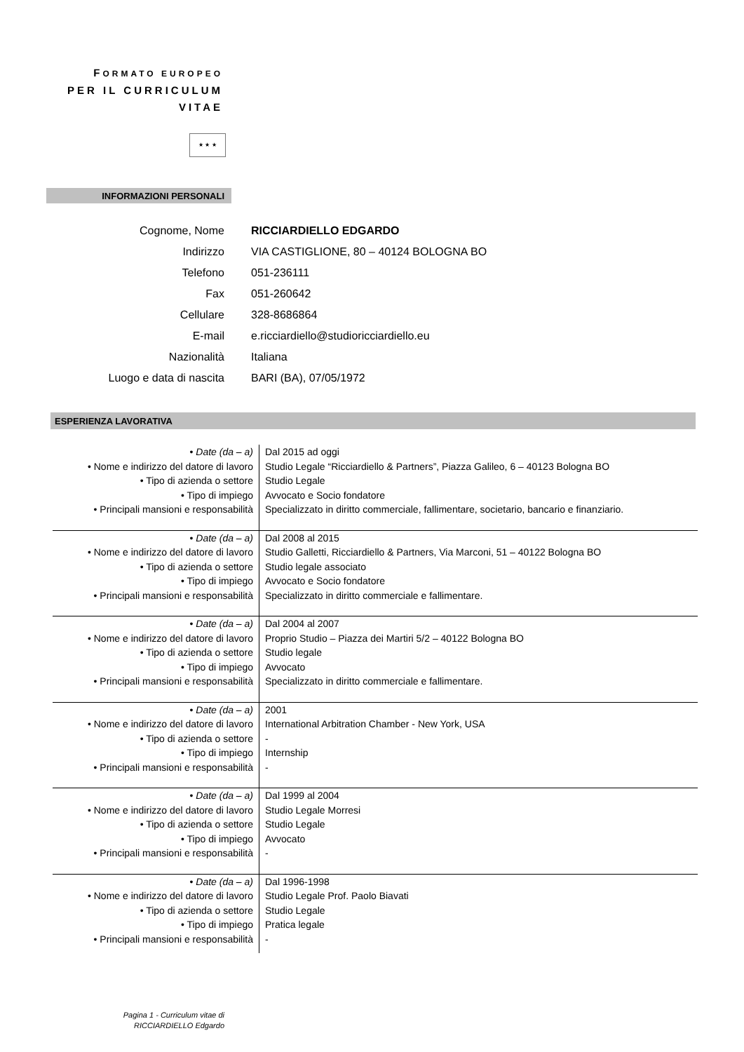FORMATO EUROPEO
PER IL CURRICULUM
VITAE
★ ★ ★
INFORMAZIONI PERSONALI
| Cognome, Nome | RICCIARDIELLO EDGARDO |
| Indirizzo | VIA CASTIGLIONE, 80 – 40124 BOLOGNA BO |
| Telefono | 051-236111 |
| Fax | 051-260642 |
| Cellulare | 328-8686864 |
| E-mail | e.ricciardiello@studioricciardiello.eu |
| Nazionalità | Italiana |
| Luogo e data di nascita | BARI (BA), 07/05/1972 |
ESPERIENZA LAVORATIVA
| • Date (da – a) | Dal 2015 ad oggi |
| • Nome e indirizzo del datore di lavoro | Studio Legale “Ricciardiello & Partners”, Piazza Galileo, 6 – 40123 Bologna BO |
| • Tipo di azienda o settore | Studio Legale |
| • Tipo di impiego | Avvocato e Socio fondatore |
| • Principali mansioni e responsabilità | Specializzato in diritto commerciale, fallimentare, societario, bancario e finanziario. |
| • Date (da – a) | Dal 2008 al 2015 |
| • Nome e indirizzo del datore di lavoro | Studio Galletti, Ricciardiello & Partners, Via Marconi, 51 – 40122 Bologna BO |
| • Tipo di azienda o settore | Studio legale associato |
| • Tipo di impiego | Avvocato e Socio fondatore |
| • Principali mansioni e responsabilità | Specializzato in diritto commerciale e fallimentare. |
| • Date (da – a) | Dal 2004 al 2007 |
| • Nome e indirizzo del datore di lavoro | Proprio Studio – Piazza dei Martiri 5/2 – 40122 Bologna BO |
| • Tipo di azienda o settore | Studio legale |
| • Tipo di impiego | Avvocato |
| • Principali mansioni e responsabilità | Specializzato in diritto commerciale e fallimentare. |
| • Date (da – a) | 2001 |
| • Nome e indirizzo del datore di lavoro | International Arbitration Chamber - New York, USA |
| • Tipo di azienda o settore | - |
| • Tipo di impiego | Internship |
| • Principali mansioni e responsabilità | - |
| • Date (da – a) | Dal 1999 al 2004 |
| • Nome e indirizzo del datore di lavoro | Studio Legale Morresi |
| • Tipo di azienda o settore | Studio Legale |
| • Tipo di impiego | Avvocato |
| • Principali mansioni e responsabilità | - |
| • Date (da – a) | Dal 1996-1998 |
| • Nome e indirizzo del datore di lavoro | Studio Legale Prof. Paolo Biavati |
| • Tipo di azienda o settore | Studio Legale |
| • Tipo di impiego | Pratica legale |
| • Principali mansioni e responsabilità | - |
Pagina 1 - Curriculum vitae di
RICCIARDIELLO Edgardo